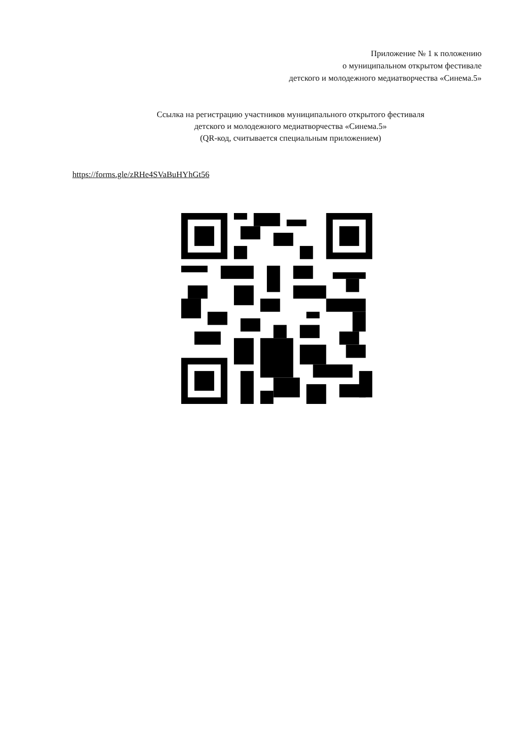Приложение № 1 к положению
о муниципальном открытом фестивале
детского и молодежного медиатворчества «Синема.5»
Ссылка на регистрацию участников муниципального открытого фестиваля
детского и молодежного медиатворчества «Синема.5»
(QR-код, считывается специальным приложением)
https://forms.gle/zRHe4SVaBuHYhGt56